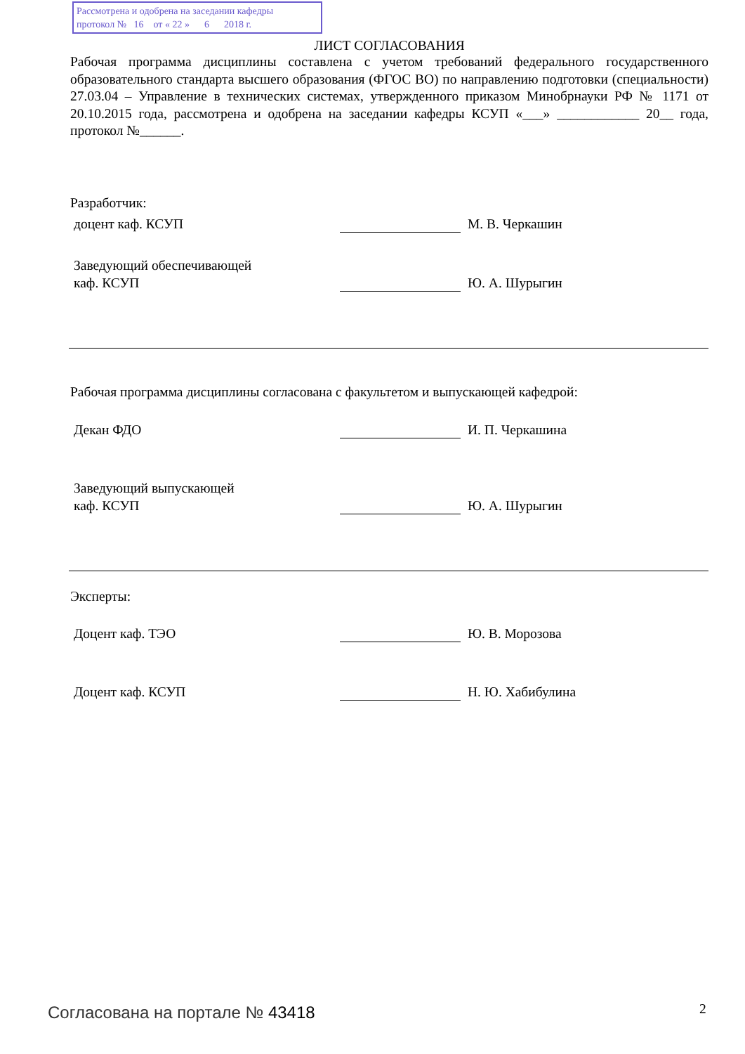Рассмотрена и одобрена на заседании кафедры
протокол № 16 от « 22 » 6 2018 г.
ЛИСТ СОГЛАСОВАНИЯ
Рабочая программа дисциплины составлена с учетом требований федерального государственного образовательного стандарта высшего образования (ФГОС ВО) по направлению подготовки (специальности) 27.03.04 – Управление в технических системах, утвержденного приказом Минобрнауки РФ № 1171 от 20.10.2015 года, рассмотрена и одобрена на заседании кафедры КСУП «___» ____________ 20__ года, протокол №______.
Разработчик:
доцент каф. КСУП М. В. Черкашин
Заведующий обеспечивающей
каф. КСУП Ю. А. Шурыгин
Рабочая программа дисциплины согласована с факультетом и выпускающей кафедрой:
Декан ФДО И. П. Черкашина
Заведующий выпускающей
каф. КСУП Ю. А. Шурыгин
Эксперты:
Доцент каф. ТЭО Ю. В. Морозова
Доцент каф. КСУП Н. Ю. Хабибулина
Согласована на портале № 43418 2